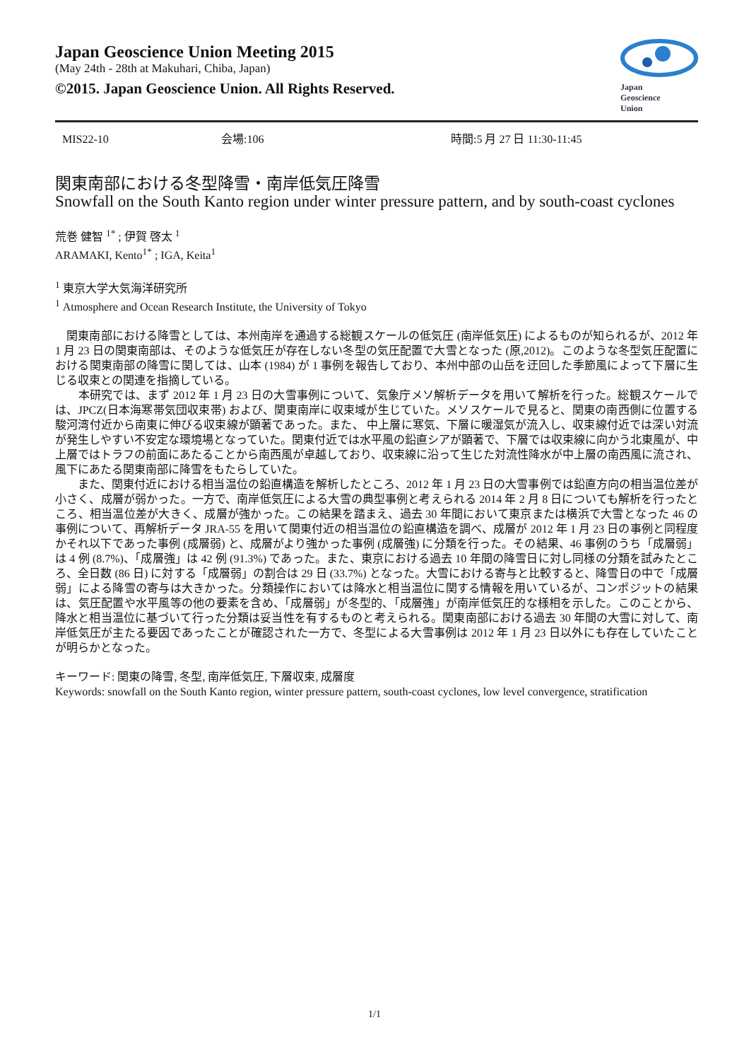Japan Geoscience Union Meeting 2015
(May 24th - 28th at Makuhari, Chiba, Japan)
©2015. Japan Geoscience Union. All Rights Reserved.
Japan
Geoscience
Union
MIS22-10 会場:106 時間:5 月 27 日 11:30-11:45
関東南部における冬型降雪・南岸低気圧降雪
Snowfall on the South Kanto region under winter pressure pattern, and by south-coast cyclones
荒巻 健智 <sup>1*</sup> ; 伊賀 啓太 <sup>1</sup>
ARAMAKI, Kento<sup>1*</sup> ; IGA, Keita<sup>1</sup>
<sup>1</sup> 東京大学大気海洋研究所
<sup>1</sup> Atmosphere and Ocean Research Institute, the University of Tokyo
　関東南部における降雪としては、本州南岸を通過する総観スケールの低気圧 (南岸低気圧) によるものが知られるが、2012 年 1 月 23 日の関東南部は、そのような低気圧が存在しない冬型の気圧配置で大雪となった (原,2012)。このような冬型気圧配置における関東南部の降雪に関しては、山本 (1984) が 1 事例を報告しており、本州中部の山岳を迂回した季節風によって下層に生じる収束との関連を指摘している。
　　本研究では、まず 2012 年 1 月 23 日の大雪事例について、気象庁メソ解析データを用いて解析を行った。総観スケールでは、JPCZ(日本海寒帯気団収束帯) および、関東南岸に収束域が生じていた。メソスケールで見ると、関東の南西側に位置する駿河湾付近から南東に伸びる収束線が顕著であった。また、 中上層に寒気、下層に暖湿気が流入し、収束線付近では深い対流が発生しやすい不安定な環境場となっていた。関東付近では水平風の鉛直シアが顕著で、下層では収束線に向かう北東風が、中上層ではトラフの前面にあたることから南西風が卓越しており、収束線に沿って生じた対流性降水が中上層の南西風に流され、風下にあたる関東南部に降雪をもたらしていた。
　　また、関東付近における相当温位の鉛直構造を解析したところ、2012 年 1 月 23 日の大雪事例では鉛直方向の相当温位差が小さく、成層が弱かった。一方で、南岸低気圧による大雪の典型事例と考えられる 2014 年 2 月 8 日についても解析を行ったところ、相当温位差が大きく、成層が強かった。この結果を踏まえ、過去 30 年間において東京または横浜で大雪となった 46 の事例について、再解析データ JRA-55 を用いて関東付近の相当温位の鉛直構造を調べ、成層が 2012 年 1 月 23 日の事例と同程度かそれ以下であった事例 (成層弱) と、成層がより強かった事例 (成層強) に分類を行った。その結果、46 事例のうち「成層弱」は 4 例 (8.7%)、「成層強」は 42 例 (91.3%) であった。また、東京における過去 10 年間の降雪日に対し同様の分類を試みたところ、全日数 (86 日) に対する「成層弱」の割合は 29 日 (33.7%) となった。大雪における寄与と比較すると、降雪日の中で「成層弱」による降雪の寄与は大きかった。分類操作においては降水と相当温位に関する情報を用いているが、コンポジットの結果は、気圧配置や水平風等の他の要素を含め、「成層弱」が冬型的、「成層強」が南岸低気圧的な様相を示した。このことから、降水と相当温位に基づいて行った分類は妥当性を有するものと考えられる。関東南部における過去 30 年間の大雪に対して、南岸低気圧が主たる要因であったことが確認された一方で、冬型による大雪事例は 2012 年 1 月 23 日以外にも存在していたことが明らかとなった。
キーワード: 関東の降雪, 冬型, 南岸低気圧, 下層収束, 成層度
Keywords: snowfall on the South Kanto region, winter pressure pattern, south-coast cyclones, low level convergence, stratification
1/1